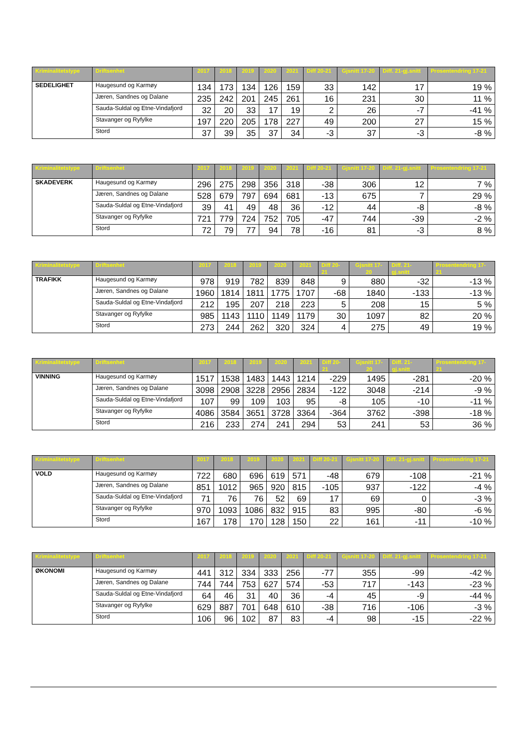| Kriminalitetstype | Driftsenhet | 2017 | 2018 | 2019 | 2020 | 2021 | Diff 20-21 | Gjsnitt 17-20 | Diff. 21-gj.snitt | Prosentendring 17-21 |
| --- | --- | --- | --- | --- | --- | --- | --- | --- | --- | --- |
| SEDELIGHET | Haugesund og Karmøy | 134 | 173 | 134 | 126 | 159 | 33 | 142 | 17 | 19 % |
| | Jæren, Sandnes og Dalane | 235 | 242 | 201 | 245 | 261 | 16 | 231 | 30 | 11 % |
| | Sauda-Suldal og Etne-Vindafjord | 32 | 20 | 33 | 17 | 19 | 2 | 26 | -7 | -41 % |
| | Stavanger og Ryfylke | 197 | 220 | 205 | 178 | 227 | 49 | 200 | 27 | 15 % |
| | Stord | 37 | 39 | 35 | 37 | 34 | -3 | 37 | -3 | -8 % |
| Kriminalitetstype | Driftsenhet | 2017 | 2018 | 2019 | 2020 | 2021 | Diff 20-21 | Gjsnitt 17-20 | Diff. 21-gj.snitt | Prosentendring 17-21 |
| --- | --- | --- | --- | --- | --- | --- | --- | --- | --- | --- |
| SKADEVERK | Haugesund og Karmøy | 296 | 275 | 298 | 356 | 318 | -38 | 306 | 12 | 7 % |
| | Jæren, Sandnes og Dalane | 528 | 679 | 797 | 694 | 681 | -13 | 675 | 7 | 29 % |
| | Sauda-Suldal og Etne-Vindafjord | 39 | 41 | 49 | 48 | 36 | -12 | 44 | -8 | -8 % |
| | Stavanger og Ryfylke | 721 | 779 | 724 | 752 | 705 | -47 | 744 | -39 | -2 % |
| | Stord | 72 | 79 | 77 | 94 | 78 | -16 | 81 | -3 | 8 % |
| Kriminalitetstype | Driftsenhet | 2017 | 2018 | 2019 | 2020 | 2021 | Diff 20-21 | Gjsnitt 17-20 | Diff. 21-gj.snitt | Prosentendring 17-21 |
| --- | --- | --- | --- | --- | --- | --- | --- | --- | --- | --- |
| TRAFIKK | Haugesund og Karmøy | 978 | 919 | 782 | 839 | 848 | 9 | 880 | -32 | -13 % |
| | Jæren, Sandnes og Dalane | 1960 | 1814 | 1811 | 1775 | 1707 | -68 | 1840 | -133 | -13 % |
| | Sauda-Suldal og Etne-Vindafjord | 212 | 195 | 207 | 218 | 223 | 5 | 208 | 15 | 5 % |
| | Stavanger og Ryfylke | 985 | 1143 | 1110 | 1149 | 1179 | 30 | 1097 | 82 | 20 % |
| | Stord | 273 | 244 | 262 | 320 | 324 | 4 | 275 | 49 | 19 % |
| Kriminalitetstype | Driftsenhet | 2017 | 2018 | 2019 | 2020 | 2021 | Diff 20-21 | Gjsnitt 17-20 | Diff. 21-gj.snitt | Prosentendring 17-21 |
| --- | --- | --- | --- | --- | --- | --- | --- | --- | --- | --- |
| VINNING | Haugesund og Karmøy | 1517 | 1538 | 1483 | 1443 | 1214 | -229 | 1495 | -281 | -20 % |
| | Jæren, Sandnes og Dalane | 3098 | 2908 | 3228 | 2956 | 2834 | -122 | 3048 | -214 | -9 % |
| | Sauda-Suldal og Etne-Vindafjord | 107 | 99 | 109 | 103 | 95 | -8 | 105 | -10 | -11 % |
| | Stavanger og Ryfylke | 4086 | 3584 | 3651 | 3728 | 3364 | -364 | 3762 | -398 | -18 % |
| | Stord | 216 | 233 | 274 | 241 | 294 | 53 | 241 | 53 | 36 % |
| Kriminalitetstype | Driftsenhet | 2017 | 2018 | 2019 | 2020 | 2021 | Diff 20-21 | Gjsnitt 17-20 | Diff. 21-gj.snitt | Prosentendring 17-21 |
| --- | --- | --- | --- | --- | --- | --- | --- | --- | --- | --- |
| VOLD | Haugesund og Karmøy | 722 | 680 | 696 | 619 | 571 | -48 | 679 | -108 | -21 % |
| | Jæren, Sandnes og Dalane | 851 | 1012 | 965 | 920 | 815 | -105 | 937 | -122 | -4 % |
| | Sauda-Suldal og Etne-Vindafjord | 71 | 76 | 76 | 52 | 69 | 17 | 69 | 0 | -3 % |
| | Stavanger og Ryfylke | 970 | 1093 | 1086 | 832 | 915 | 83 | 995 | -80 | -6 % |
| | Stord | 167 | 178 | 170 | 128 | 150 | 22 | 161 | -11 | -10 % |
| Kriminalitetstype | Driftsenhet | 2017 | 2018 | 2019 | 2020 | 2021 | Diff 20-21 | Gjsnitt 17-20 | Diff. 21-gj.snitt | Prosentendring 17-21 |
| --- | --- | --- | --- | --- | --- | --- | --- | --- | --- | --- |
| ØKONOMI | Haugesund og Karmøy | 441 | 312 | 334 | 333 | 256 | -77 | 355 | -99 | -42 % |
| | Jæren, Sandnes og Dalane | 744 | 744 | 753 | 627 | 574 | -53 | 717 | -143 | -23 % |
| | Sauda-Suldal og Etne-Vindafjord | 64 | 46 | 31 | 40 | 36 | -4 | 45 | -9 | -44 % |
| | Stavanger og Ryfylke | 629 | 887 | 701 | 648 | 610 | -38 | 716 | -106 | -3 % |
| | Stord | 106 | 96 | 102 | 87 | 83 | -4 | 98 | -15 | -22 % |